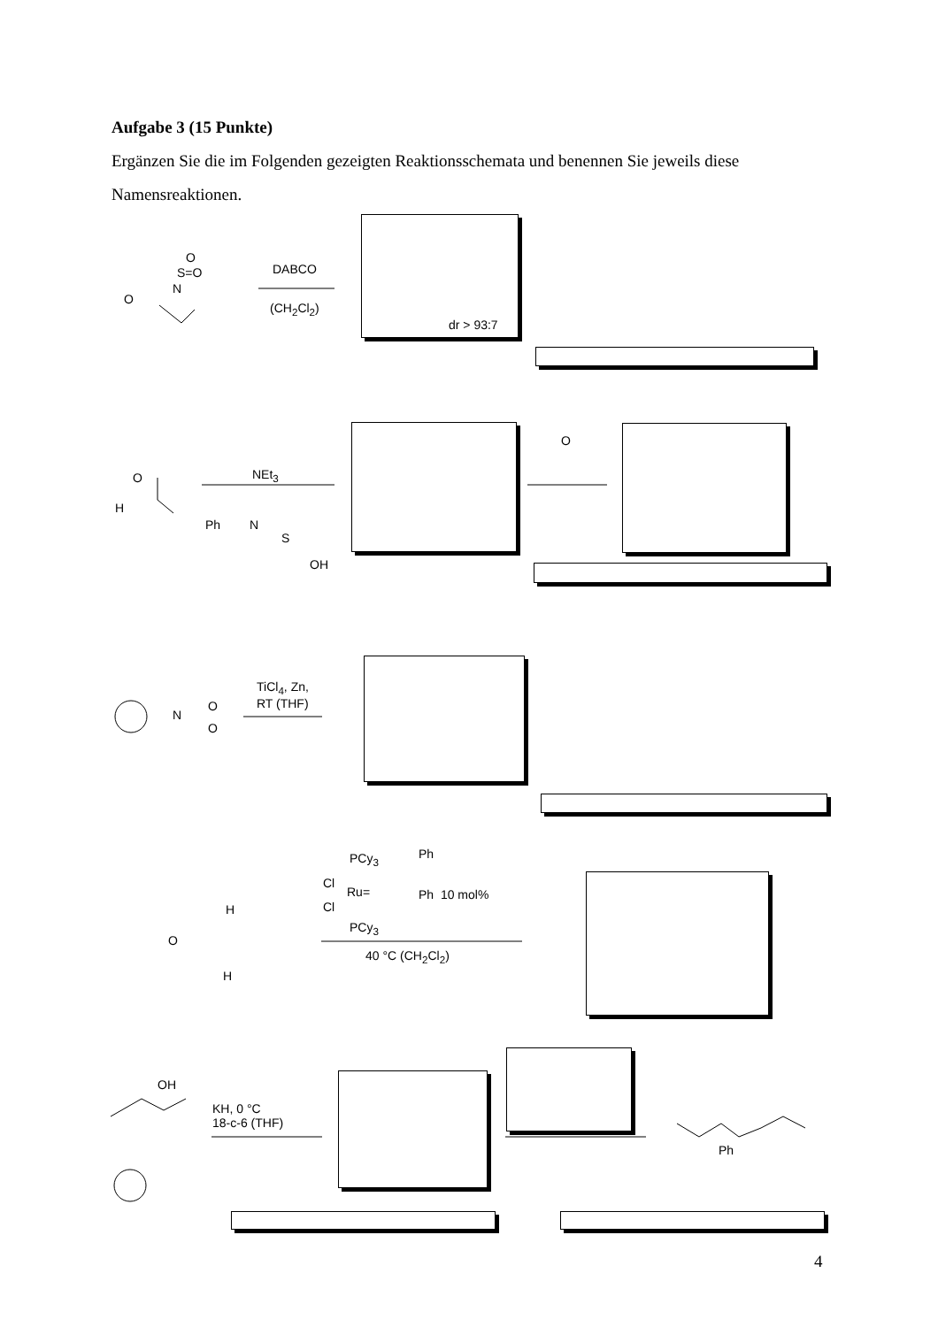Aufgabe 3 (15 Punkte)
Ergänzen Sie die im Folgenden gezeigten Reaktionsschemata und benennen Sie jeweils diese Namensreaktionen.
DABCO
(CH<sub>2</sub>Cl<sub>2</sub>)
O
S=O
N
O
dr > 93:7
O
H
NEt<sub>3</sub>
Ph N
S
OH
O
N
O
O
TiCl<sub>4</sub>, Zn,
RT (THF)
PCy<sub>3</sub> Ph
Cl
Ru= Ph 10 mol%
Cl
PCy<sub>3</sub>
40 °C (CH<sub>2</sub>Cl<sub>2</sub>)
O
H
H
OH
KH, 0 °C
18-c-6 (THF)
Ph
4